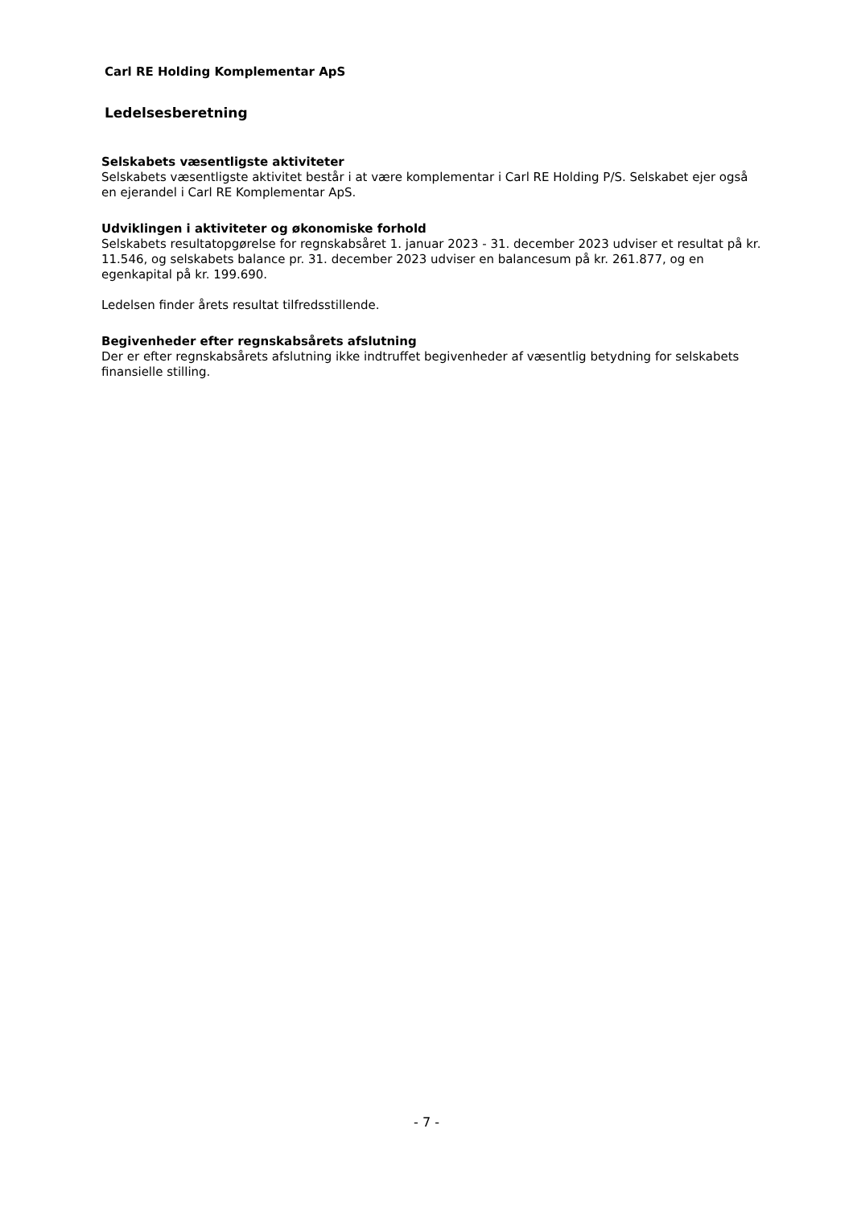Carl RE Holding Komplementar ApS
Ledelsesberetning
Selskabets væsentligste aktiviteter
Selskabets væsentligste aktivitet består i at være komplementar i Carl RE Holding P/S. Selskabet ejer også en ejerandel i Carl RE Komplementar ApS.
Udviklingen i aktiviteter og økonomiske forhold
Selskabets resultatopgørelse for regnskabsåret 1. januar 2023 - 31. december 2023 udviser et resultat på kr. 11.546, og selskabets balance pr. 31. december 2023 udviser en balancesum på kr. 261.877, og en egenkapital på kr. 199.690.
Ledelsen finder årets resultat tilfredsstillende.
Begivenheder efter regnskabsårets afslutning
Der er efter regnskabsårets afslutning ikke indtruffet begivenheder af væsentlig betydning for selskabets finansielle stilling.
- 7 -